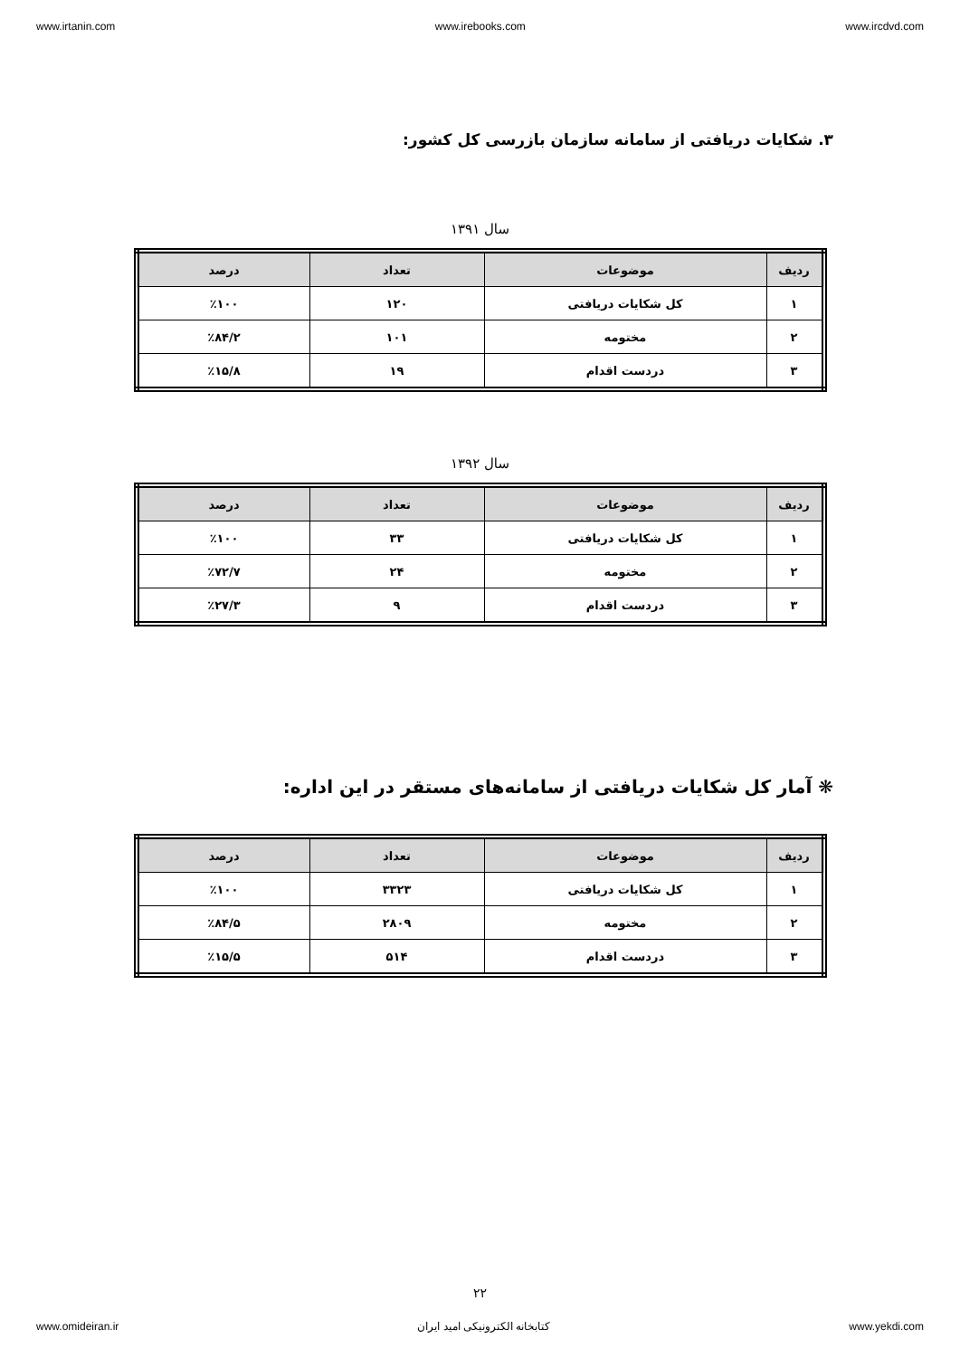www.irtanin.com www.irebooks.com www.ircdvd.com
۳. شکایات دریافتی از سامانه سازمان بازرسی کل کشور:
سال ۱۳۹۱
| ردیف | موضوعات | تعداد | درصد |
| --- | --- | --- | --- |
| ۱ | کل شکایات دریافتی | ۱۲۰ | ٪۱۰۰ |
| ۲ | مختومه | ۱۰۱ | ٪۸۴/۲ |
| ۳ | دردست اقدام | ۱۹ | ٪۱۵/۸ |
سال ۱۳۹۲
| ردیف | موضوعات | تعداد | درصد |
| --- | --- | --- | --- |
| ۱ | کل شکایات دریافتی | ۳۳ | ٪۱۰۰ |
| ۲ | مختومه | ۲۴ | ٪۷۲/۷ |
| ۳ | دردست اقدام | ۹ | ٪۲۷/۳ |
❋ آمار کل شکایات دریافتی از سامانه‌های مستقر در این اداره:
| ردیف | موضوعات | تعداد | درصد |
| --- | --- | --- | --- |
| ۱ | کل شکایات دریافتی | ۳۳۲۳ | ٪۱۰۰ |
| ۲ | مختومه | ۲۸۰۹ | ٪۸۴/۵ |
| ۳ | دردست اقدام | ۵۱۴ | ٪۱۵/۵ |
۲۲
www.omideiran.ir کتابخانه الکترونیکی امید ایران www.yekdi.com